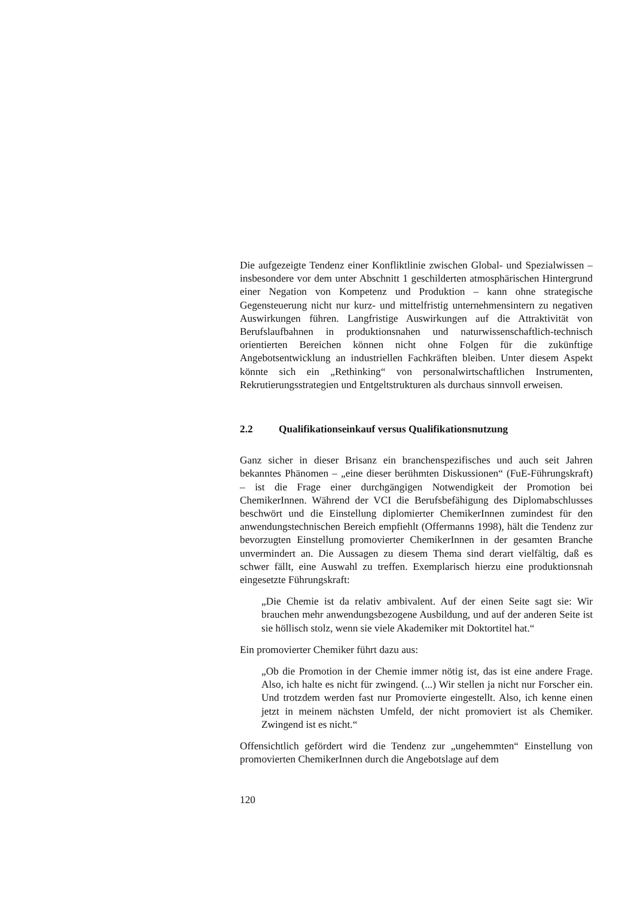Die aufgezeigte Tendenz einer Konfliktlinie zwischen Global- und Spezialwissen – insbesondere vor dem unter Abschnitt 1 geschilderten atmosphärischen Hintergrund einer Negation von Kompetenz und Produktion – kann ohne strategische Gegensteuerung nicht nur kurz- und mittelfristig unternehmensintern zu negativen Auswirkungen führen. Langfristige Auswirkungen auf die Attraktivität von Berufslaufbahnen in produktionsnahen und naturwissenschaftlich-technisch orientierten Bereichen können nicht ohne Folgen für die zukünftige Angebotsentwicklung an industriellen Fachkräften bleiben. Unter diesem Aspekt könnte sich ein „Rethinking“ von personalwirtschaftlichen Instrumenten, Rekrutierungsstrategien und Entgeltstrukturen als durchaus sinnvoll erweisen.
2.2 Qualifikationseinkauf versus Qualifikationsnutzung
Ganz sicher in dieser Brisanz ein branchenspezifisches und auch seit Jahren bekanntes Phänomen – „eine dieser berühmten Diskussionen“ (FuE-Führungskraft) – ist die Frage einer durchgängigen Notwendigkeit der Promotion bei ChemikerInnen. Während der VCI die Berufsbefähigung des Diplomabschlusses beschwört und die Einstellung diplomierter ChemikerInnen zumindest für den anwendungstechnischen Bereich empfiehlt (Offermanns 1998), hält die Tendenz zur bevorzugten Einstellung promovierter ChemikerInnen in der gesamten Branche unvermindert an. Die Aussagen zu diesem Thema sind derart vielfältig, daß es schwer fällt, eine Auswahl zu treffen. Exemplarisch hierzu eine produktionsnah eingesetzte Führungskraft:
„Die Chemie ist da relativ ambivalent. Auf der einen Seite sagt sie: Wir brauchen mehr anwendungsbezogene Ausbildung, und auf der anderen Seite ist sie höllisch stolz, wenn sie viele Akademiker mit Doktortitel hat.“
Ein promovierter Chemiker führt dazu aus:
„Ob die Promotion in der Chemie immer nötig ist, das ist eine andere Frage. Also, ich halte es nicht für zwingend. (...) Wir stellen ja nicht nur Forscher ein. Und trotzdem werden fast nur Promovierte eingestellt. Also, ich kenne einen jetzt in meinem nächsten Umfeld, der nicht promoviert ist als Chemiker. Zwingend ist es nicht.“
Offensichtlich gefördert wird die Tendenz zur „ungehemmten“ Einstellung von promovierten ChemikerInnen durch die Angebotslage auf dem
120